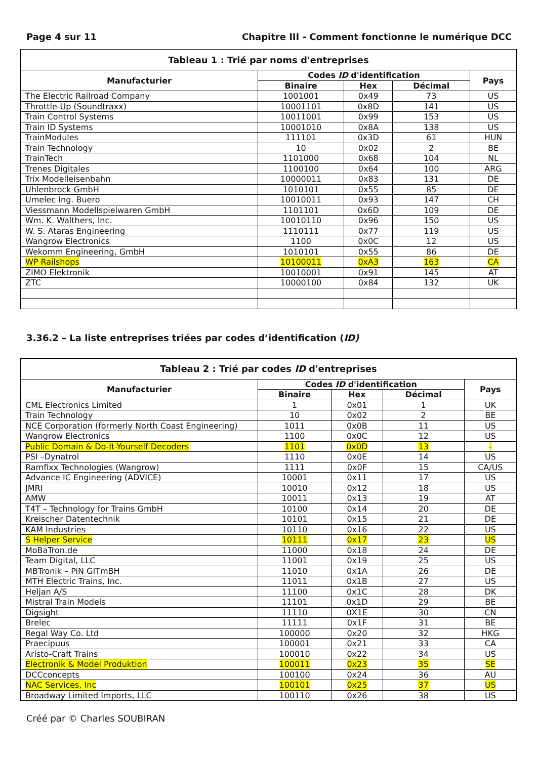Page 4 sur 11 Chapitre III - Comment fonctionne le numérique DCC
| Tableau 1 : Trié par noms d'entreprises | | | | |
| --- | --- | --- | --- | --- |
| Manufacturier | Codes ID d'identification | | | Pays |
| | Binaire | Hex | Décimal | |
| The Electric Railroad Company | 1001001 | 0x49 | 73 | US |
| Throttle-Up (Soundtraxx) | 10001101 | 0x8D | 141 | US |
| Train Control Systems | 10011001 | 0x99 | 153 | US |
| Train ID Systems | 10001010 | 0x8A | 138 | US |
| TrainModules | 111101 | 0x3D | 61 | HUN |
| Train Technology | 10 | 0x02 | 2 | BE |
| TrainTech | 1101000 | 0x68 | 104 | NL |
| Trenes Digitales | 1100100 | 0x64 | 100 | ARG |
| Trix Modelleisenbahn | 10000011 | 0x83 | 131 | DE |
| Uhlenbrock GmbH | 1010101 | 0x55 | 85 | DE |
| Umelec Ing. Buero | 10010011 | 0x93 | 147 | CH |
| Viessmann Modellspielwaren GmbH | 1101101 | 0x6D | 109 | DE |
| Wm. K. Walthers, Inc. | 10010110 | 0x96 | 150 | US |
| W. S. Ataras Engineering | 1110111 | 0x77 | 119 | US |
| Wangrow Electronics | 1100 | 0x0C | 12 | US |
| Wekomm Engineering, GmbH | 1010101 | 0x55 | 86 | DE |
| WP Railshops | 10100011 | 0xA3 | 163 | CA |
| ZIMO Elektronik | 10010001 | 0x91 | 145 | AT |
| ZTC | 10000100 | 0x84 | 132 | UK |
3.36.2 – La liste entreprises triées par codes d’identification (ID)
| Tableau 2 : Trié par codes ID d'entreprises | | | | |
| --- | --- | --- | --- | --- |
| Manufacturier | Codes ID d'identification | | | Pays |
| | Binaire | Hex | Décimal | |
| CML Electronics Limited | 1 | 0x01 | 1 | UK |
| Train Technology | 10 | 0x02 | 2 | BE |
| NCE Corporation (formerly North Coast Engineering) | 1011 | 0x0B | 11 | US |
| Wangrow Electronics | 1100 | 0x0C | 12 | US |
| Public Domain & Do-It-Yourself Decoders | 1101 | 0x0D | 13 | - |
| PSI –Dynatrol | 1110 | 0x0E | 14 | US |
| Ramfixx Technologies (Wangrow) | 1111 | 0x0F | 15 | CA/US |
| Advance IC Engineering (ADVICE) | 10001 | 0x11 | 17 | US |
| JMRI | 10010 | 0x12 | 18 | US |
| AMW | 10011 | 0x13 | 19 | AT |
| T4T – Technology for Trains GmbH | 10100 | 0x14 | 20 | DE |
| Kreischer Datentechnik | 10101 | 0x15 | 21 | DE |
| KAM Industries | 10110 | 0x16 | 22 | US |
| S Helper Service | 10111 | 0x17 | 23 | US |
| MoBaTron.de | 11000 | 0x18 | 24 | DE |
| Team Digital, LLC | 11001 | 0x19 | 25 | US |
| MBTronik – PiN GITmBH | 11010 | 0x1A | 26 | DE |
| MTH Electric Trains, Inc. | 11011 | 0x1B | 27 | US |
| Heljan A/S | 11100 | 0x1C | 28 | DK |
| Mistral Train Models | 11101 | 0x1D | 29 | BE |
| Digsight | 11110 | 0X1E | 30 | CN |
| Brelec | 11111 | 0x1F | 31 | BE |
| Regal Way Co. Ltd | 100000 | 0x20 | 32 | HKG |
| Praecipuus | 100001 | 0x21 | 33 | CA |
| Aristo-Craft Trains | 100010 | 0x22 | 34 | US |
| Electronik & Model Produktion | 100011 | 0x23 | 35 | SE |
| DCCconcepts | 100100 | 0x24 | 36 | AU |
| NAC Services, Inc | 100101 | 0x25 | 37 | US |
| Broadway Limited Imports, LLC | 100110 | 0x26 | 38 | US |
Créé par © Charles SOUBIRAN